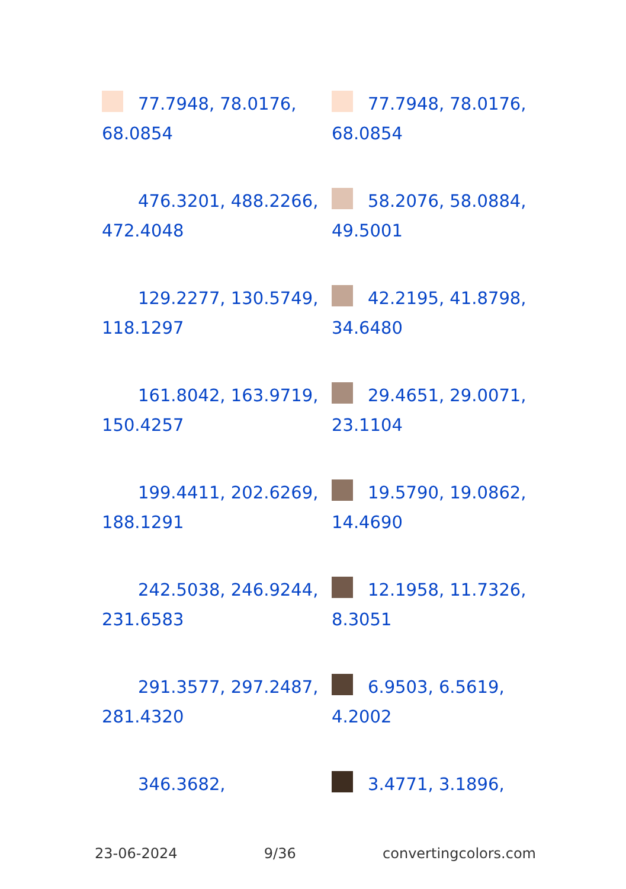77.7948, 78.0176, 68.0854
77.7948, 78.0176, 68.0854
476.3201, 488.2266, 472.4048
58.2076, 58.0884, 49.5001
129.2277, 130.5749, 118.1297
42.2195, 41.8798, 34.6480
161.8042, 163.9719, 150.4257
29.4651, 29.0071, 23.1104
199.4411, 202.6269, 188.1291
19.5790, 19.0862, 14.4690
242.5038, 246.9244, 231.6583
12.1958, 11.7326, 8.3051
291.3577, 297.2487, 281.4320
6.9503, 6.5619, 4.2002
346.3682,
3.4771, 3.1896,
23-06-2024 9/36 convertingcolors.com